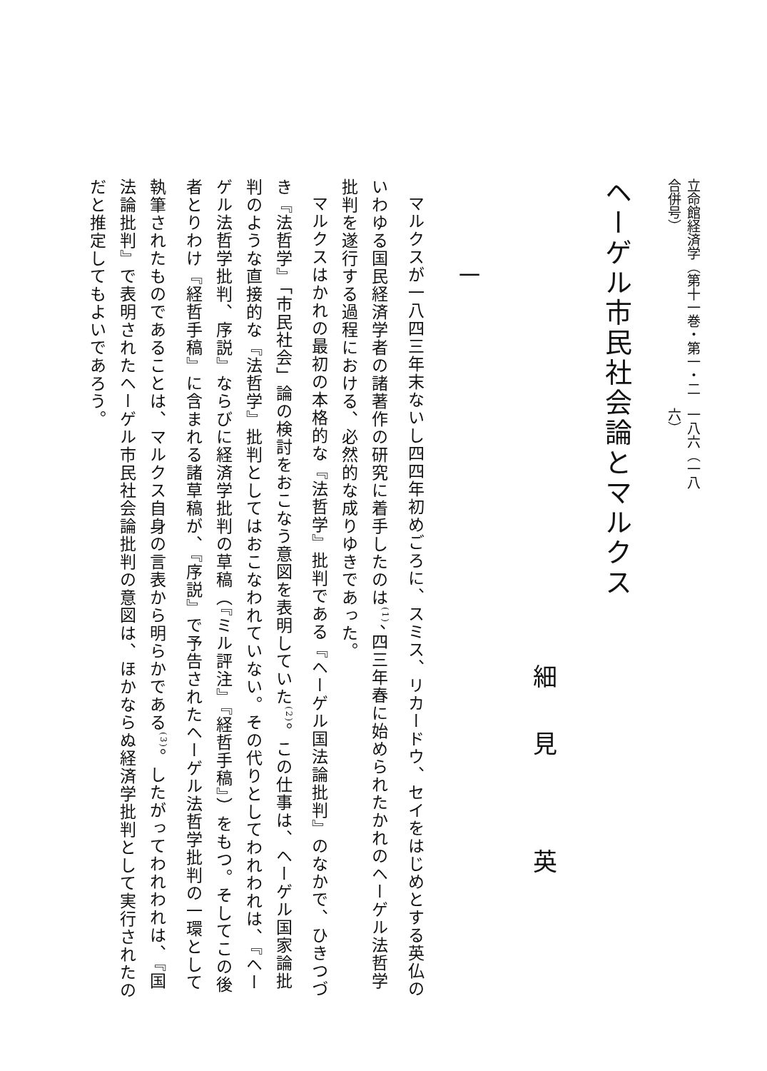立命館経済学（第十一巻・第一・二合併号） 一八六（一八六）
ヘーゲル市民社会論とマルクス
細見 英
一
マルクスが一八四三年末ないし四四年初めごろに、スミス、リカードウ、セイをはじめとする英仏のいわゆる国民経済学者の諸著作の研究に着手したのは<sup>(1)</sup>、四三年春に始められたかれのヘーゲル法哲学批判を遂行する過程における、必然的な成りゆきであった。
マルクスはかれの最初の本格的な『法哲学』批判である『ヘーゲル国法論批判』のなかで、ひきつづき『法哲学』「市民社会」論の検討をおこなう意図を表明していた<sup>(2)</sup>。この仕事は、ヘーゲル国家論批判のような直接的な『法哲学』批判としてはおこなわれていない。その代りとしてわれわれは、『ヘーゲル法哲学批判、序説』ならびに経済学批判の草稿（『ミル評注』『経哲手稿』）をもつ。そしてこの後者とりわけ『経哲手稿』に含まれる諸草稿が、『序説』で予告されたヘーゲル法哲学批判の一環として執筆されたものであることは、マルクス自身の言表から明らかである<sup>(3)</sup>。したがってわれわれは、『国法論批判』で表明されたヘーゲル市民社会論批判の意図は、ほかならぬ経済学批判として実行されたのだと推定してもよいであろう。